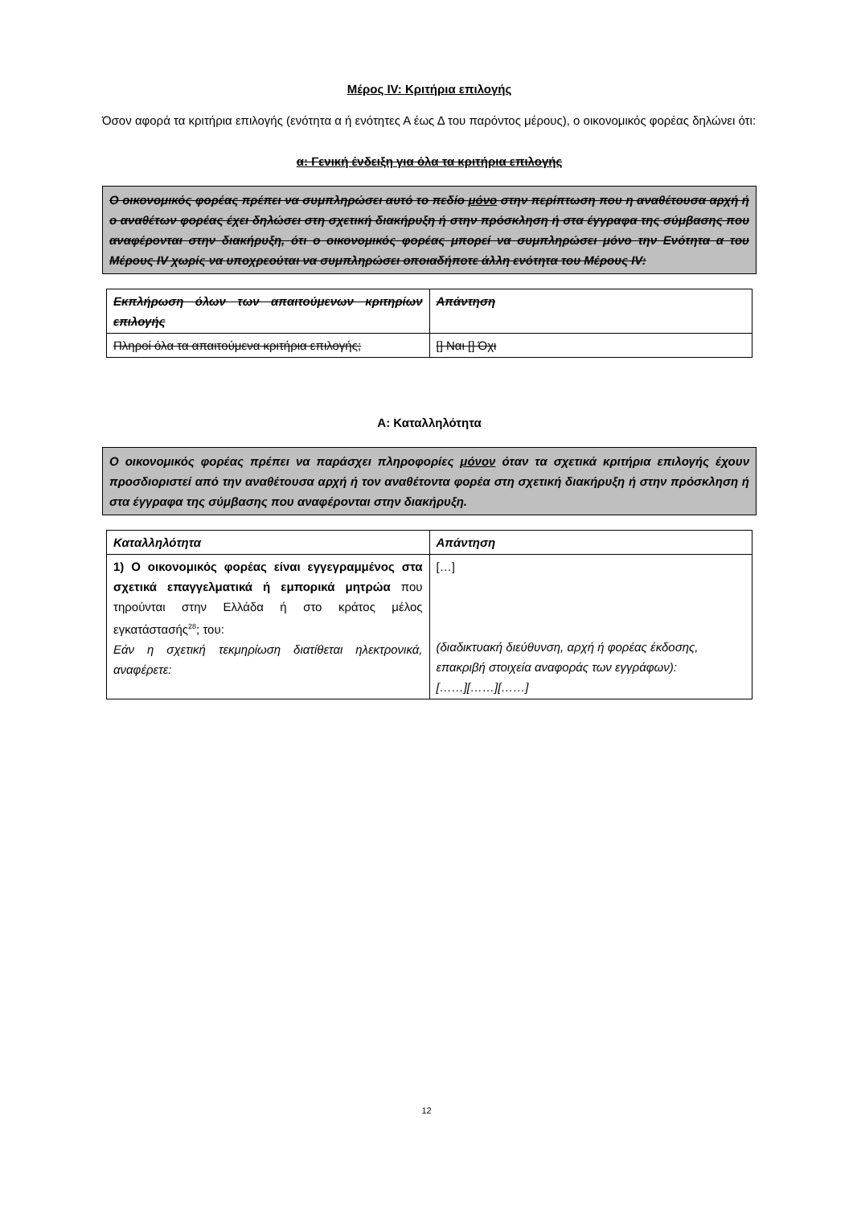Μέρος IV: Κριτήρια επιλογής
Όσον αφορά τα κριτήρια επιλογής (ενότητα α ή ενότητες Α έως Δ του παρόντος μέρους), ο οικονομικός φορέας δηλώνει ότι:
α: Γενική ένδειξη για όλα τα κριτήρια επιλογής
Ο οικονομικός φορέας πρέπει να συμπληρώσει αυτό το πεδίο μόνο στην περίπτωση που η αναθέτουσα αρχή ή ο αναθέτων φορέας έχει δηλώσει στη σχετική διακήρυξη ή στην πρόσκληση ή στα έγγραφα της σύμβασης που αναφέρονται στην διακήρυξη, ότι ο οικονομικός φορέας μπορεί να συμπληρώσει μόνο την Ενότητα α του Μέρους IV χωρίς να υποχρεούται να συμπληρώσει οποιαδήποτε άλλη ενότητα του Μέρους IV:
| Εκπλήρωση όλων των απαιτούμενων κριτηρίων επιλογής | Απάντηση |
| Πληροί όλα τα απαιτούμενα κριτήρια επιλογής; | [] Ναι [] Όχι |
Α: Καταλληλότητα
Ο οικονομικός φορέας πρέπει να παράσχει πληροφορίες μόνον όταν τα σχετικά κριτήρια επιλογής έχουν προσδιοριστεί από την αναθέτουσα αρχή ή τον αναθέτοντα φορέα στη σχετική διακήρυξη ή στην πρόσκληση ή στα έγγραφα της σύμβασης που αναφέρονται στην διακήρυξη.
| Καταλληλότητα | Απάντηση |
| 1) Ο οικονομικός φορέας είναι εγγεγραμμένος στα σχετικά επαγγελματικά ή εμπορικά μητρώα που τηρούνται στην Ελλάδα ή στο κράτος μέλος εγκατάστασής<sup>28</sup>; του: Εάν η σχετική τεκμηρίωση διατίθεται ηλεκτρονικά, αναφέρετε: | […] (διαδικτυακή διεύθυνση, αρχή ή φορέας έκδοσης, επακριβή στοιχεία αναφοράς των εγγράφων): [……][……][……] |
12